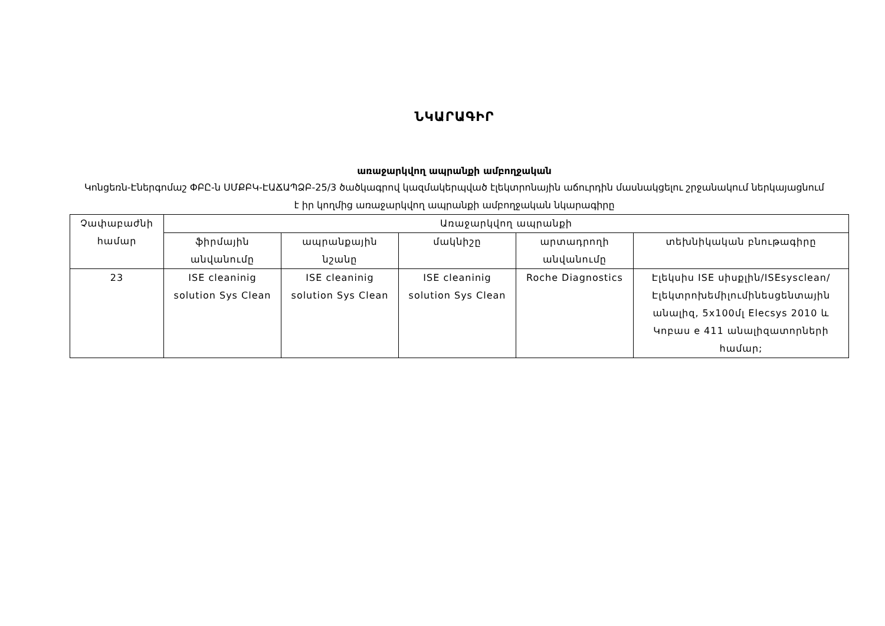ՆԿԱՐԱԳԻՐ
առաջարկվող ապրանքի ամբողջական
Կոնցեռն-Էներգոմաշ ՓԲԸ-ն ՍՄՔԲԿ-ԷԱՃԱՊՁԲ-25/3 ծածկագրով կազմակերպված էլեկտրոնային աճուրդին մասնակցելու շրջանակում ներկայացնում է իր կողմից առաջարկվող ապրանքի ամբողջական նկարագիրը
| Չափաբաժնի համար | Առաջարկվող ապրանքի | | | | |
| --- | --- | --- | --- | --- | --- |
| | ֆիրմային անվանումը | ապրանքային նշանը | մակնիշը | արտադրողի անվանումը | տեխնիկական բնութագիրը |
| 23 | ISE cleaninig solution Sys Clean | ISE cleaninig solution Sys Clean | ISE cleaninig solution Sys Clean | Roche Diagnostics | Էլեկսիս ISE սիսքլին/ISEsysclean/ Էլեկտրոխեմիլումինեսցենտային անալիզ, 5x100մլ Elecsys 2010 և Կոբաս e 411 անալիզատորների համար; |